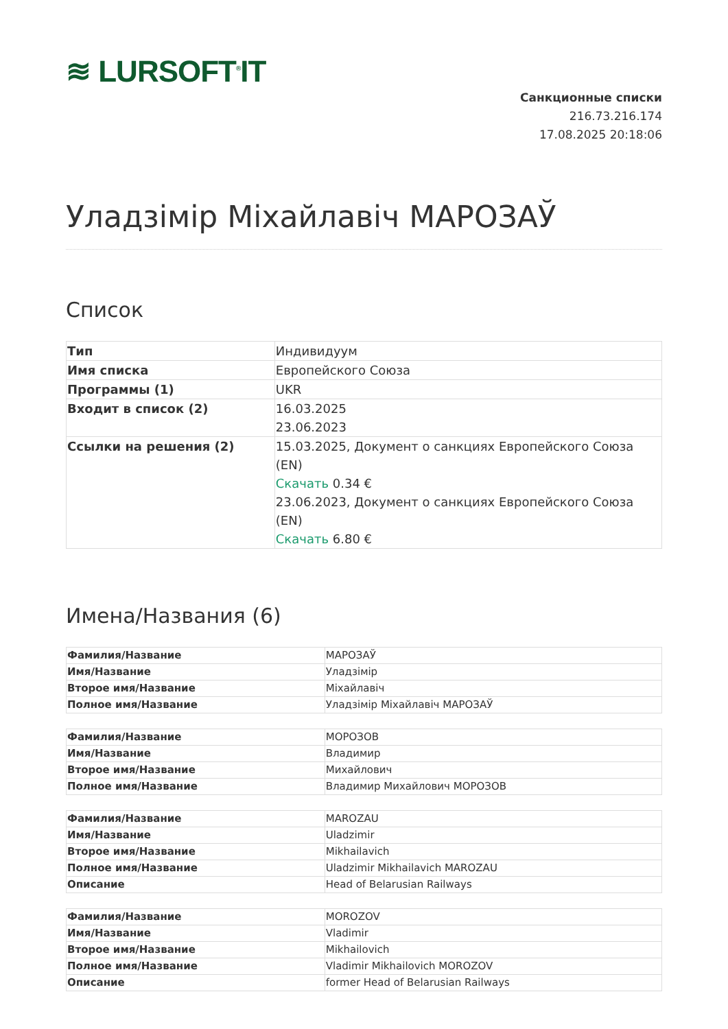≋ LURSOFT<sup>®</sup>IT
Санкционные списки
216.73.216.174
17.08.2025 20:18:06
Уладзімір Міхайлавіч МАРОЗАЎ
Список
| Тип | Индивидуум |
| Имя списка | Европейского Союза |
| Программы (1) | UKR |
| Входит в список (2) | 16.03.2025 23.06.2023 |
| Ссылки на решения (2) | 15.03.2025, Документ о санкциях Европейского Союза (EN) Скачать 0.34 € 23.06.2023, Документ о санкциях Европейского Союза (EN) Скачать 6.80 € |
Имена/Названия (6)
| Фамилия/Название | МАРОЗАЎ |
| Имя/Название | Уладзімір |
| Второе имя/Название | Міхайлавіч |
| Полное имя/Название | Уладзімір Міхайлавіч МАРОЗАЎ |
| Фамилия/Название | МОРОЗОВ |
| Имя/Название | Владимир |
| Второе имя/Название | Михайлович |
| Полное имя/Название | Владимир Михайлович МОРОЗОВ |
| Фамилия/Название | MAROZAU |
| Имя/Название | Uladzimir |
| Второе имя/Название | Mikhailavich |
| Полное имя/Название | Uladzimir Mikhailavich MAROZAU |
| Описание | Head of Belarusian Railways |
| Фамилия/Название | MOROZOV |
| Имя/Название | Vladimir |
| Второе имя/Название | Mikhailovich |
| Полное имя/Название | Vladimir Mikhailovich MOROZOV |
| Описание | former Head of Belarusian Railways |